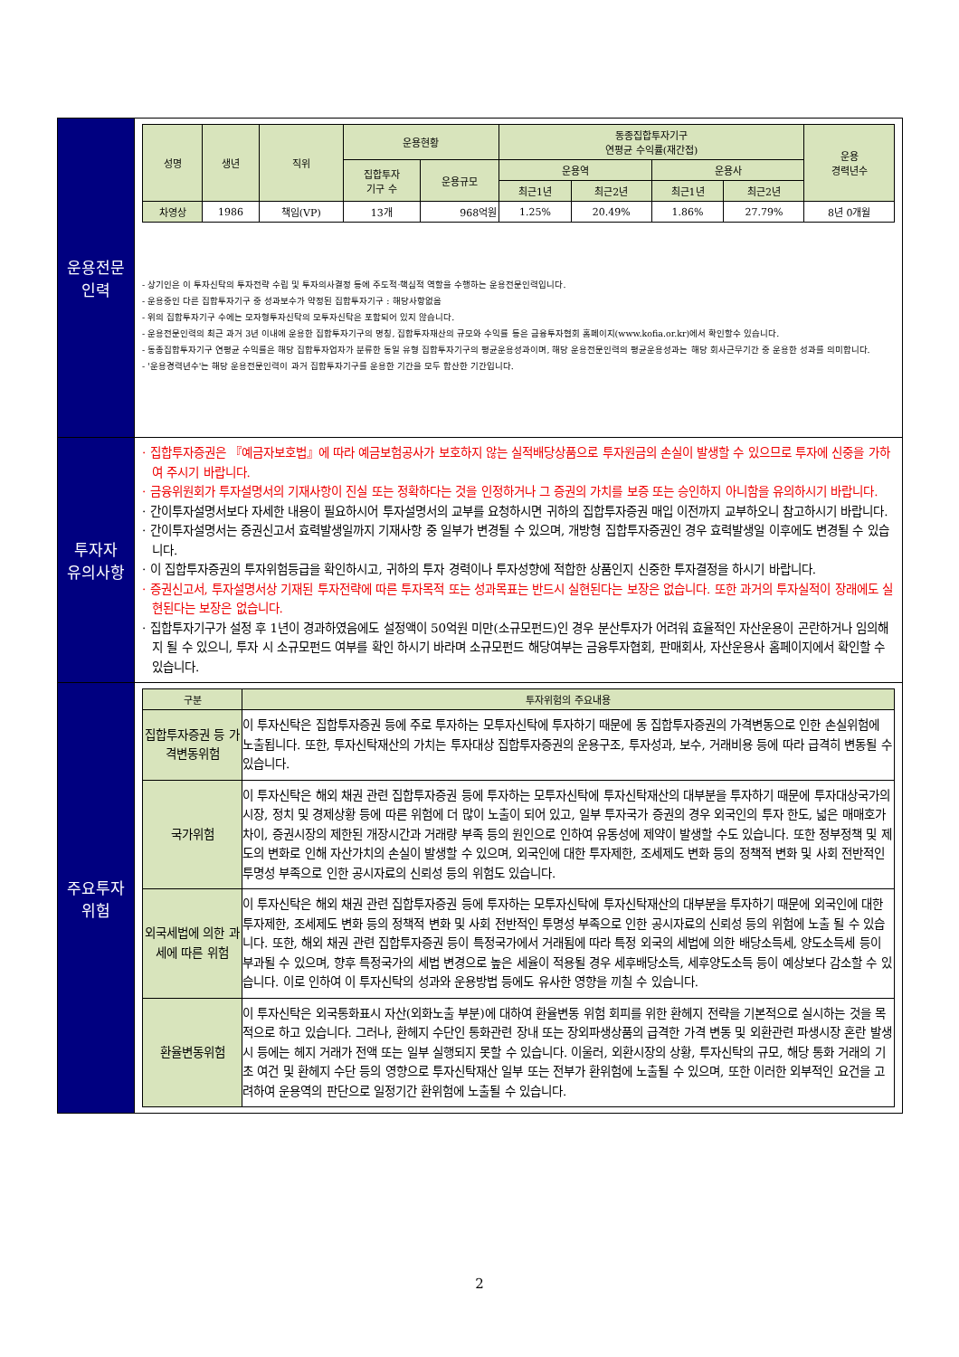| 운용전문 인력 | / 성명 / 생년 / 직위 / 운용현황 / / 동종집합투자기구 연평균 수익률(재간접) / / / / 운용 경력년수 / / --- / --- / --- / --- / --- / --- / --- / --- / --- / --- / / / / / 집합투자 기구 수 / 운용규모 / 운용역 / / 운용사 / / / / / / / / / 최근1년 / 최근2년 / 최근1년 / 최근2년 / / / 차영상 / 1986 / 책임(VP) / 13개 / 968억원 / 1.25% / 20.49% / 1.86% / 27.79% / 8년 0개월 / - 상기인은 이 투자신탁의 투자전략 수립 및 투자의사결정 등에 주도적·핵심적 역할을 수행하는 운용전문인력입니다. - 운용중인 다른 집합투자기구 중 성과보수가 약정된 집합투자기구 : 해당사항없음 - 위의 집합투자기구 수에는 모자형투자신탁의 모투자신탁은 포함되어 있지 않습니다. - 운용전문인력의 최근 과거 3년 이내에 운용한 집합투자기구의 명칭, 집합투자재산의 규모와 수익률 등은 금융투자협회 홈페이지(www.kofia.or.kr)에서 확인할수 있습니다. - 동종집합투자기구 연평균 수익률은 해당 집합투자업자가 분류한 동일 유형 집합투자기구의 평균운용성과이며, 해당 운용전문인력의 평균운용성과는 해당 회사근무기간 중 운용한 성과를 의미합니다. - '운용경력년수'는 해당 운용전문인력이 과거 집합투자기구를 운용한 기간을 모두 합산한 기간입니다. |
| 투자자 유의사항 | · 집합투자증권은 『예금자보호법』에 따라 예금보험공사가 보호하지 않는 실적배당상품으로 투자원금의 손실이 발생할 수 있으므로 투자에 신중을 가하여 주시기 바랍니다. · 금융위원회가 투자설명서의 기재사항이 진실 또는 정확하다는 것을 인정하거나 그 증권의 가치를 보증 또는 승인하지 아니함을 유의하시기 바랍니다. · 간이투자설명서보다 자세한 내용이 필요하시어 투자설명서의 교부를 요청하시면 귀하의 집합투자증권 매입 이전까지 교부하오니 참고하시기 바랍니다. · 간이투자설명서는 증권신고서 효력발생일까지 기재사항 중 일부가 변경될 수 있으며, 개방형 집합투자증권인 경우 효력발생일 이후에도 변경될 수 있습니다. · 이 집합투자증권의 투자위험등급을 확인하시고, 귀하의 투자 경력이나 투자성향에 적합한 상품인지 신중한 투자결정을 하시기 바랍니다. · 증권신고서, 투자설명서상 기재된 투자전략에 따른 투자목적 또는 성과목표는 반드시 실현된다는 보장은 없습니다. 또한 과거의 투자실적이 장래에도 실현된다는 보장은 없습니다. · 집합투자기구가 설정 후 1년이 경과하였음에도 설정액이 50억원 미만(소규모펀드)인 경우 분산투자가 어려워 효율적인 자산운용이 곤란하거나 임의해지 될 수 있으니, 투자 시 소규모펀드 여부를 확인 하시기 바라며 소규모펀드 해당여부는 금융투자협회, 판매회사, 자산운용사 홈페이지에서 확인할 수 있습니다. |
| 주요투자 위험 | / 구분 / 투자위험의 주요내용 / / --- / --- / / 집합투자증권 등 가격변동위험 / 이 투자신탁은 집합투자증권 등에 주로 투자하는 모투자신탁에 투자하기 때문에 동 집합투자증권의 가격변동으로 인한 손실위험에 노출됩니다. 또한, 투자신탁재산의 가치는 투자대상 집합투자증권의 운용구조, 투자성과, 보수, 거래비용 등에 따라 급격히 변동될 수 있습니다. / / 국가위험 / 이 투자신탁은 해외 채권 관련 집합투자증권 등에 투자하는 모투자신탁에 투자신탁재산의 대부분을 투자하기 때문에 투자대상국가의 시장, 정치 및 경제상황 등에 따른 위험에 더 많이 노출이 되어 있고, 일부 투자국가 증권의 경우 외국인의 투자 한도, 넓은 매매호가 차이, 증권시장의 제한된 개장시간과 거래량 부족 등의 원인으로 인하여 유동성에 제약이 발생할 수도 있습니다. 또한 정부정책 및 제도의 변화로 인해 자산가치의 손실이 발생할 수 있으며, 외국인에 대한 투자제한, 조세제도 변화 등의 정책적 변화 및 사회 전반적인 투명성 부족으로 인한 공시자료의 신뢰성 등의 위험도 있습니다. / / 외국세법에 의한 과세에 따른 위험 / 이 투자신탁은 해외 채권 관련 집합투자증권 등에 투자하는 모투자신탁에 투자신탁재산의 대부분을 투자하기 때문에 외국인에 대한 투자제한, 조세제도 변화 등의 정책적 변화 및 사회 전반적인 투명성 부족으로 인한 공시자료의 신뢰성 등의 위험에 노출 될 수 있습니다. 또한, 해외 채권 관련 집합투자증권 등이 특정국가에서 거래됨에 따라 특정 외국의 세법에 의한 배당소득세, 양도소득세 등이 부과될 수 있으며, 향후 특정국가의 세법 변경으로 높은 세율이 적용될 경우 세후배당소득, 세후양도소득 등이 예상보다 감소할 수 있습니다. 이로 인하여 이 투자신탁의 성과와 운용방법 등에도 유사한 영향을 끼칠 수 있습니다. / / 환율변동위험 / 이 투자신탁은 외국통화표시 자산(외화노출 부분)에 대하여 환율변동 위험 회피를 위한 환헤지 전략을 기본적으로 실시하는 것을 목적으로 하고 있습니다. 그러나, 환헤지 수단인 통화관련 장내 또는 장외파생상품의 급격한 가격 변동 및 외환관련 파생시장 혼란 발생시 등에는 헤지 거래가 전액 또는 일부 실행되지 못할 수 있습니다. 이울러, 외환시장의 상황, 투자신탁의 규모, 해당 통화 거래의 기초 여건 및 환헤지 수단 등의 영향으로 투자신탁재산 일부 또는 전부가 환위험에 노출될 수 있으며, 또한 이러한 외부적인 요건을 고려하여 운용역의 판단으로 일정기간 환위험에 노출될 수 있습니다. / |
2